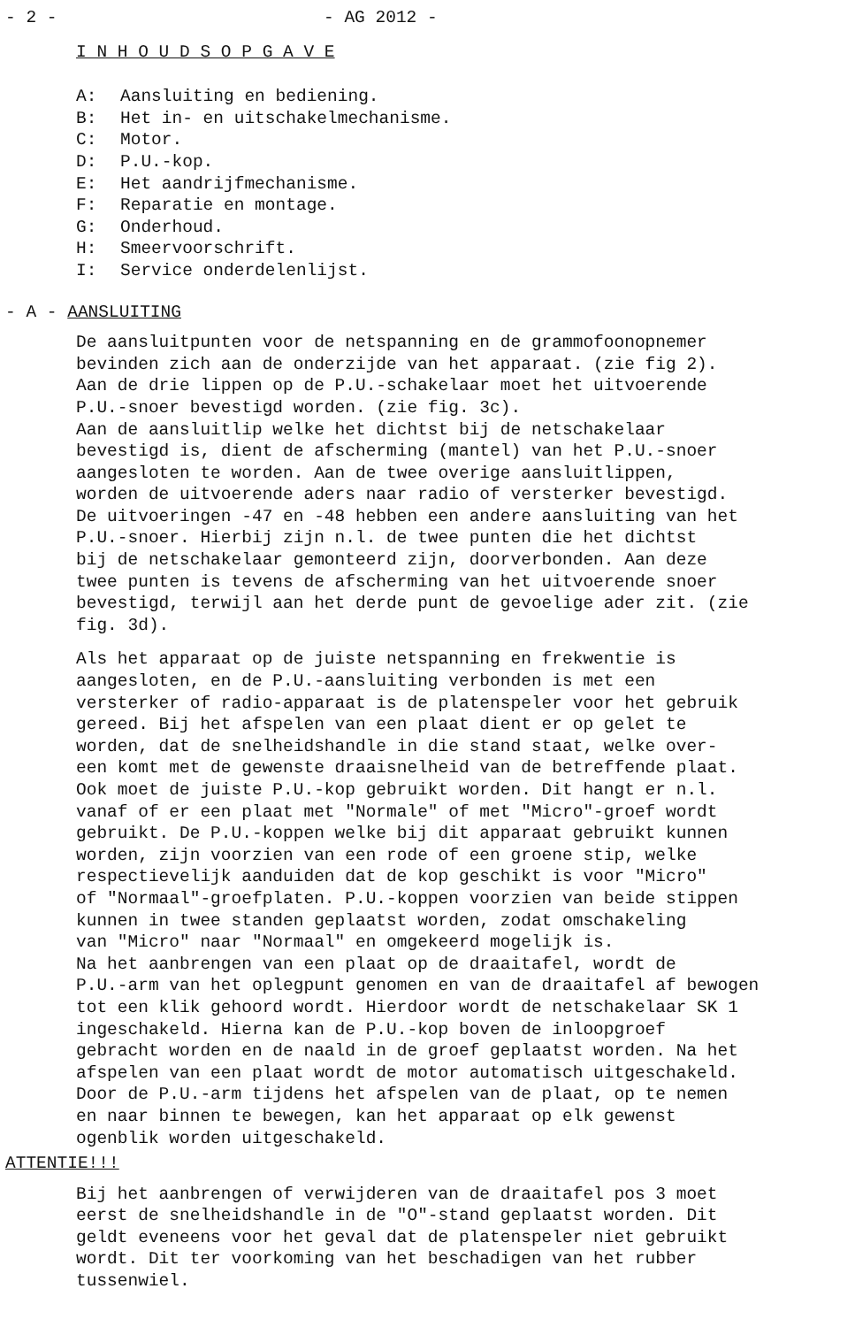- 2 - - AG 2012 -
I N H O U D S O P G A V E
A: Aansluiting en bediening.
B: Het in- en uitschakelmechanisme.
C: Motor.
D: P.U.-kop.
E: Het aandrijfmechanisme.
F: Reparatie en montage.
G: Onderhoud.
H: Smeervoorschrift.
I: Service onderdelenlijst.
- A - AANSLUITING
De aansluitpunten voor de netspanning en de grammofoonopnemer
bevinden zich aan de onderzijde van het apparaat. (zie fig 2).
Aan de drie lippen op de P.U.-schakelaar moet het uitvoerende
P.U.-snoer bevestigd worden. (zie fig. 3c).
Aan de aansluitlip welke het dichtst bij de netschakelaar
bevestigd is, dient de afscherming (mantel) van het P.U.-snoer
aangesloten te worden. Aan de twee overige aansluitlippen,
worden de uitvoerende aders naar radio of versterker bevestigd.
De uitvoeringen -47 en -48 hebben een andere aansluiting van het
P.U.-snoer. Hierbij zijn n.l. de twee punten die het dichtst
bij de netschakelaar gemonteerd zijn, doorverbonden. Aan deze
twee punten is tevens de afscherming van het uitvoerende snoer
bevestigd, terwijl aan het derde punt de gevoelige ader zit. (zie
fig. 3d).
Als het apparaat op de juiste netspanning en frekwentie is
aangesloten, en de P.U.-aansluiting verbonden is met een
versterker of radio-apparaat is de platenspeler voor het gebruik
gereed. Bij het afspelen van een plaat dient er op gelet te
worden, dat de snelheidshandle in die stand staat, welke over-
een komt met de gewenste draaisnelheid van de betreffende plaat.
Ook moet de juiste P.U.-kop gebruikt worden. Dit hangt er n.l.
vanaf of er een plaat met "Normale" of met "Micro"-groef wordt
gebruikt. De P.U.-koppen welke bij dit apparaat gebruikt kunnen
worden, zijn voorzien van een rode of een groene stip, welke
respectievelijk aanduiden dat de kop geschikt is voor "Micro"
of "Normaal"-groefplaten. P.U.-koppen voorzien van beide stippen
kunnen in twee standen geplaatst worden, zodat omschakeling
van "Micro" naar "Normaal" en omgekeerd mogelijk is.
Na het aanbrengen van een plaat op de draaitafel, wordt de
P.U.-arm van het oplegpunt genomen en van de draaitafel af bewogen
tot een klik gehoord wordt. Hierdoor wordt de netschakelaar SK 1
ingeschakeld. Hierna kan de P.U.-kop boven de inloopgroef
gebracht worden en de naald in de groef geplaatst worden. Na het
afspelen van een plaat wordt de motor automatisch uitgeschakeld.
Door de P.U.-arm tijdens het afspelen van de plaat, op te nemen
en naar binnen te bewegen, kan het apparaat op elk gewenst
ogenblik worden uitgeschakeld.
ATTENTIE!!!
Bij het aanbrengen of verwijderen van de draaitafel pos 3 moet
eerst de snelheidshandle in de "O"-stand geplaatst worden. Dit
geldt eveneens voor het geval dat de platenspeler niet gebruikt
wordt. Dit ter voorkoming van het beschadigen van het rubber
tussenwiel.